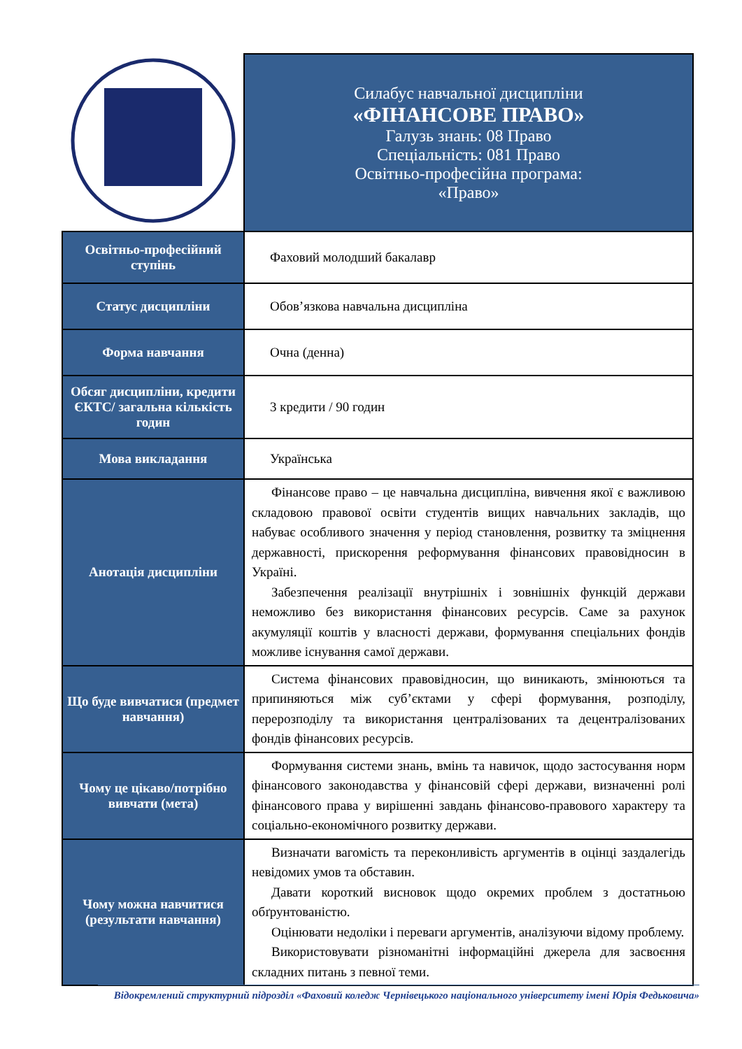| | Силабус навчальної дисципліни «ФІНАНСОВЕ ПРАВО» Галузь знань: 08 Право Спеціальність: 081 Право Освітньо-професійна програма: «Право» |
| Освітньо-професійний ступінь | Фаховий молодший бакалавр |
| Статус дисципліни | Обов’язкова навчальна дисципліна |
| Форма навчання | Очна (денна) |
| Обсяг дисципліни, кредити ЄКТС/ загальна кількість годин | 3 кредити / 90 годин |
| Мова викладання | Українська |
| Анотація дисципліни | Фінансове право – це навчальна дисципліна, вивчення якої є важливою складовою правової освіти студентів вищих навчальних закладів, що набуває особливого значення у період становлення, розвитку та зміцнення державності, прискорення реформування фінансових правовідносин в Україні. Забезпечення реалізації внутрішніх і зовнішніх функцій держави неможливо без використання фінансових ресурсів. Саме за рахунок акумуляції коштів у власності держави, формування спеціальних фондів можливе існування самої держави. |
| Що буде вивчатися (предмет навчання) | Система фінансових правовідносин, що виникають, змінюються та припиняються між суб’єктами у сфері формування, розподілу, перерозподілу та використання централізованих та децентралізованих фондів фінансових ресурсів. |
| Чому це цікаво/потрібно вивчати (мета) | Формування системи знань, вмінь та навичок, щодо застосування норм фінансового законодавства у фінансовій сфері держави, визначенні ролі фінансового права у вирішенні завдань фінансово-правового характеру та соціально-економічного розвитку держави. |
| Чому можна навчитися (результати навчання) | Визначати вагомість та переконливість аргументів в оцінці заздалегідь невідомих умов та обставин. Давати короткий висновок щодо окремих проблем з достатньою обґрунтованістю. Оцінювати недоліки і переваги аргументів, аналізуючи відому проблему. Використовувати різноманітні інформаційні джерела для засвоєння складних питань з певної теми. |
Відокремлений структурний підрозділ «Фаховий коледж Чернівецького національного університету імені Юрія Федьковича»